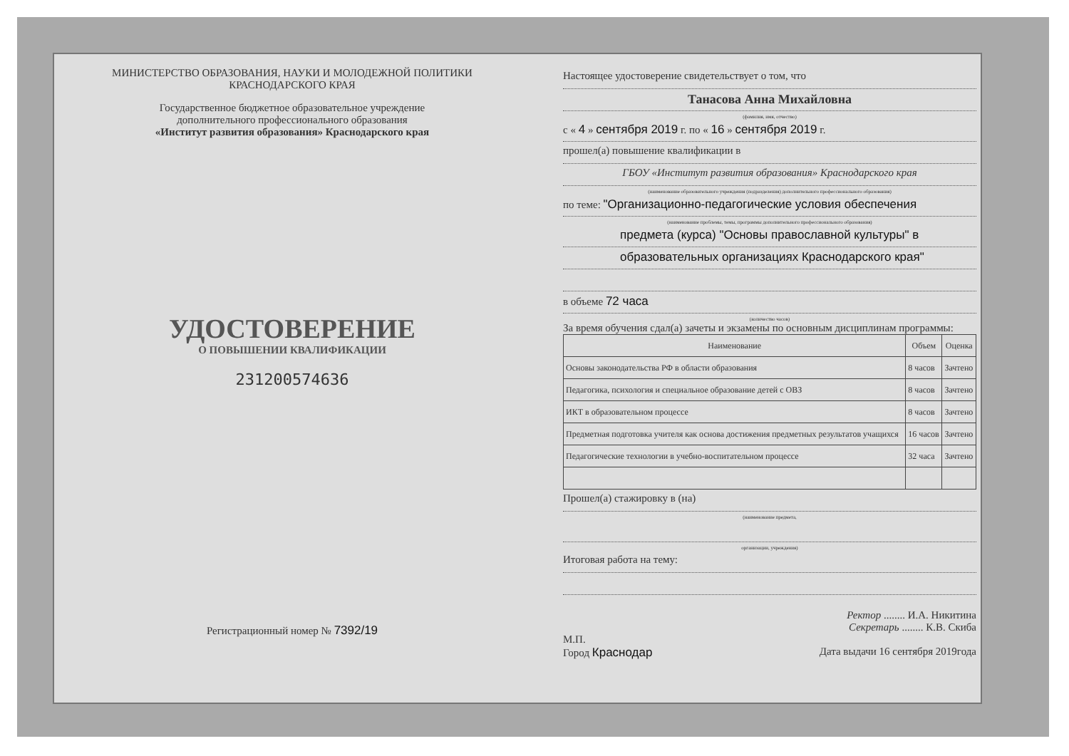МИНИСТЕРСТВО ОБРАЗОВАНИЯ, НАУКИ И МОЛОДЕЖНОЙ ПОЛИТИКИ
КРАСНОДАРСКОГО КРАЯ
Государственное бюджетное образовательное учреждение
дополнительного профессионального образования
«Институт развития образования» Краснодарского края
УДОСТОВЕРЕНИЕ
О ПОВЫШЕНИИ КВАЛИФИКАЦИИ
231200574636
Регистрационный номер № 7392/19
Настоящее удостоверение свидетельствует о том, что
Танасова Анна Михайловна
(фамилия, имя, отчество)
с « 4 » сентября 2019 г. по « 16 » сентября 2019 г.
прошел(а) повышение квалификации в
ГБОУ «Институт развития образования» Краснодарского края
(наименование образовательного учреждения (подразделения) дополнительного профессионального образования)
по теме: "Организационно-педагогические условия обеспечения
(наименование проблемы, темы, программы дополнительного профессионального образования)
предмета (курса) "Основы православной культуры" в
образовательных организациях Краснодарского края"
в объеме 72 часа
(количество часов)
За время обучения сдал(а) зачеты и экзамены по основным дисциплинам программы:
| Наименование | Объем | Оценка |
| --- | --- | --- |
| Основы законодательства РФ в области образования | 8 часов | Зачтено |
| Педагогика, психология и специальное образование детей с ОВЗ | 8 часов | Зачтено |
| ИКТ в образовательном процессе | 8 часов | Зачтено |
| Предметная подготовка учителя как основа достижения предметных результатов учащихся | 16 часов | Зачтено |
| Педагогические технологии в учебно-воспитательном процессе | 32 часа | Зачтено |
Прошел(а) стажировку в (на)
(наименование предмета,
организации, учреждения)
Итоговая работа на тему:
Ректор ........ И.А. Никитина
Секретарь ........ К.В. Скиба
М.П.
Город Краснодар Дата выдачи 16 сентября 2019года